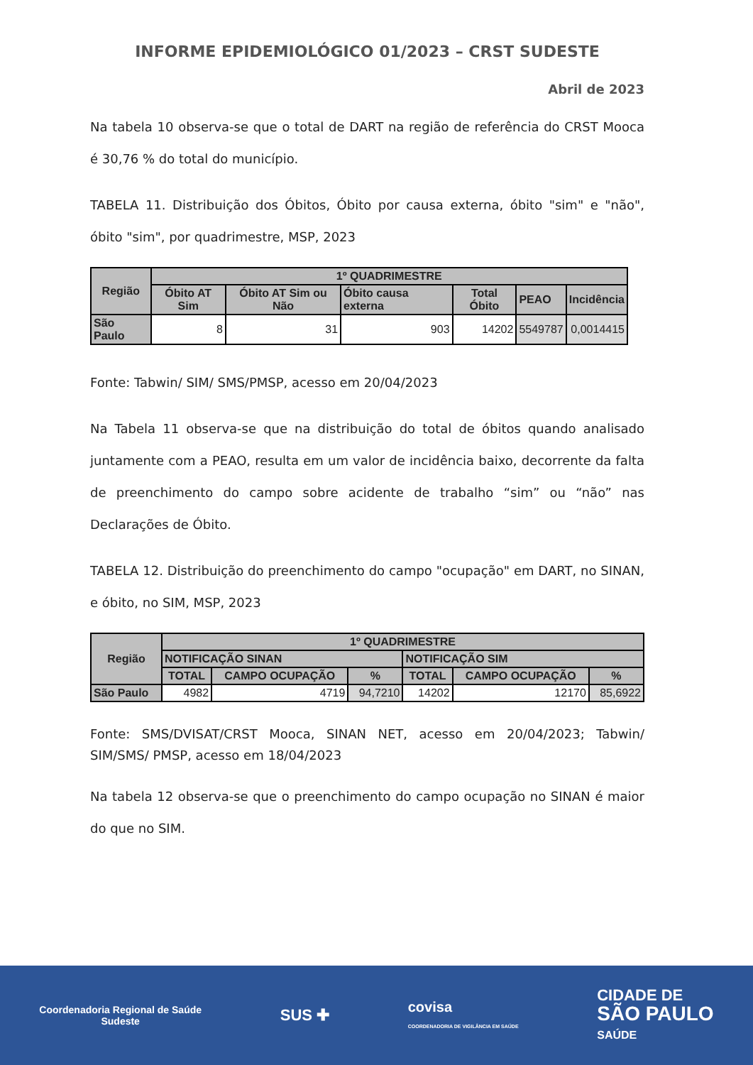INFORME EPIDEMIOLÓGICO 01/2023 – CRST SUDESTE
Abril de 2023
Na tabela 10 observa-se que o total de DART na região de referência do CRST Mooca é 30,76 % do total do município.
TABELA 11. Distribuição dos Óbitos, Óbito por causa externa, óbito "sim" e "não", óbito "sim", por quadrimestre, MSP, 2023
| Região | 1º QUADRIMESTRE | | | | | |
| --- | --- | --- | --- | --- | --- | --- |
| | Óbito AT Sim | Óbito AT Sim ou Não | Óbito causa externa | Total Óbito | PEAO | Incidência |
| São Paulo | 8 | 31 | 903 | 14202 | 5549787 | 0,0014415 |
Fonte: Tabwin/ SIM/ SMS/PMSP, acesso em 20/04/2023
Na Tabela 11 observa-se que na distribuição do total de óbitos quando analisado juntamente com a PEAO, resulta em um valor de incidência baixo, decorrente da falta de preenchimento do campo sobre acidente de trabalho “sim” ou “não” nas Declarações de Óbito.
TABELA 12. Distribuição do preenchimento do campo "ocupação" em DART, no SINAN, e óbito, no SIM, MSP, 2023
| Região | 1º QUADRIMESTRE | | | | | |
| --- | --- | --- | --- | --- | --- | --- |
| | NOTIFICAÇÃO SINAN | | | NOTIFICAÇÃO SIM | | |
| | TOTAL | CAMPO OCUPAÇÃO | % | TOTAL | CAMPO OCUPAÇÃO | % |
| São Paulo | 4982 | 4719 | 94,7210 | 14202 | 12170 | 85,6922 |
Fonte: SMS/DVISAT/CRST Mooca, SINAN NET, acesso em 20/04/2023; Tabwin/ SIM/SMS/ PMSP, acesso em 18/04/2023
Na tabela 12 observa-se que o preenchimento do campo ocupação no SINAN é maior do que no SIM.
Coordenadoria Regional de Saúde
Sudeste
SUS ✚
covisa
COORDENADORIA DE VIGILÂNCIA EM SAÚDE
CIDADE DE
SÃO PAULO
SAÚDE